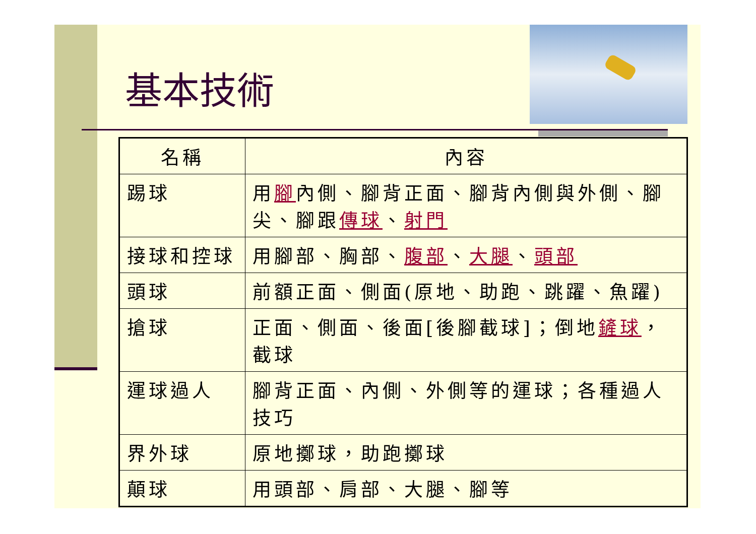基本技術
| 名稱 | 內容 |
| --- | --- |
| 踢球 | 用 腳 內側、腳背正面、腳背內側與外側、腳尖、腳跟 傳球 、 射門 |
| 接球和控球 | 用腳部、胸部、 腹部 、 大腿 、 頭部 |
| 頭球 | 前額正面、側面(原地、助跑、跳躍、魚躍) |
| 搶球 | 正面、側面、後面[後腳截球]；倒地 鏟球 ，截球 |
| 運球過人 | 腳背正面、內側、外側等的運球；各種過人技巧 |
| 界外球 | 原地擲球，助跑擲球 |
| 顛球 | 用頭部、肩部、大腿、腳等 |